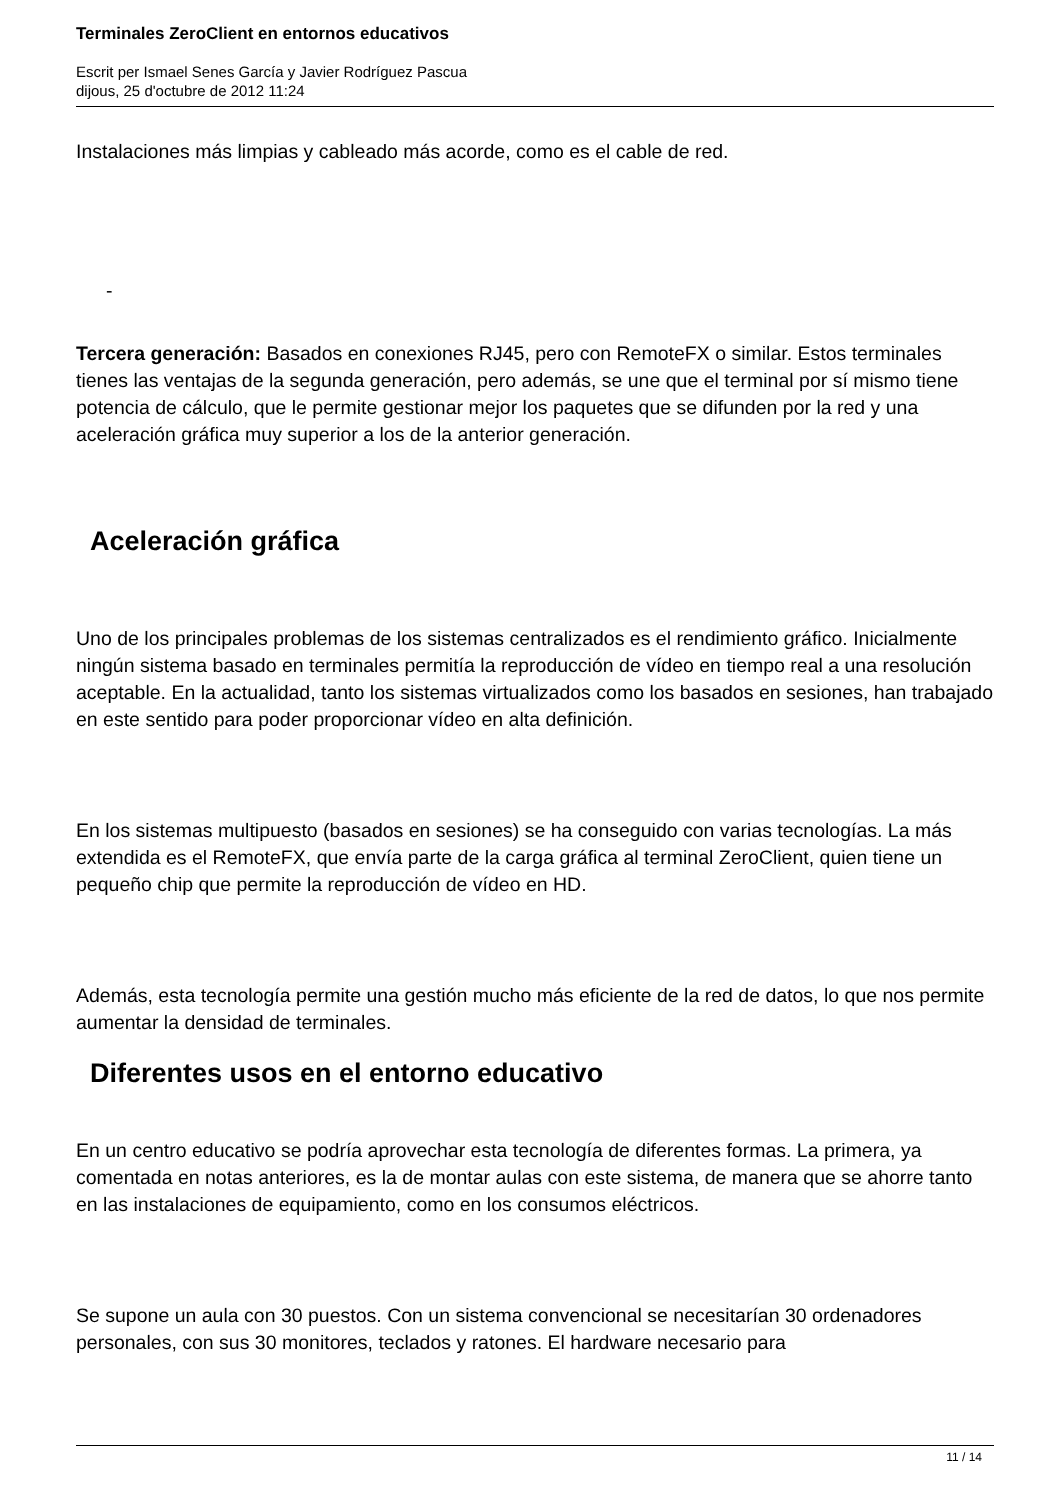Terminales ZeroClient en entornos educativos
Escrit per Ismael Senes García y Javier Rodríguez Pascua
dijous, 25 d'octubre de 2012 11:24
Instalaciones más limpias y cableado más acorde, como es el cable de red.
-
Tercera generación: Basados en conexiones RJ45, pero con RemoteFX o similar. Estos terminales tienes las ventajas de la segunda generación, pero además, se une que el terminal por sí mismo tiene potencia de cálculo, que le permite gestionar mejor los paquetes que se difunden por la red y una aceleración gráfica muy superior a los de la anterior generación.
Aceleración gráfica
Uno de los principales problemas de los sistemas centralizados es el rendimiento gráfico. Inicialmente ningún sistema basado en terminales permitía la reproducción de vídeo en tiempo real a una resolución aceptable. En la actualidad, tanto los sistemas virtualizados como los basados en sesiones, han trabajado en este sentido para poder proporcionar vídeo en alta definición.
En los sistemas multipuesto (basados en sesiones) se ha conseguido con varias tecnologías. La más extendida es el RemoteFX, que envía parte de la carga gráfica al terminal ZeroClient, quien tiene un pequeño chip que permite la reproducción de vídeo en HD.
Además, esta tecnología permite una gestión mucho más eficiente de la red de datos, lo que nos permite aumentar la densidad de terminales.
Diferentes usos en el entorno educativo
En un centro educativo se podría aprovechar esta tecnología de diferentes formas. La primera, ya comentada en notas anteriores, es la de montar aulas con este sistema, de manera que se ahorre tanto en las instalaciones de equipamiento, como en los consumos eléctricos.
Se supone un aula con 30 puestos. Con un sistema convencional se necesitarían 30 ordenadores personales, con sus 30 monitores, teclados y ratones. El hardware necesario para
11 / 14